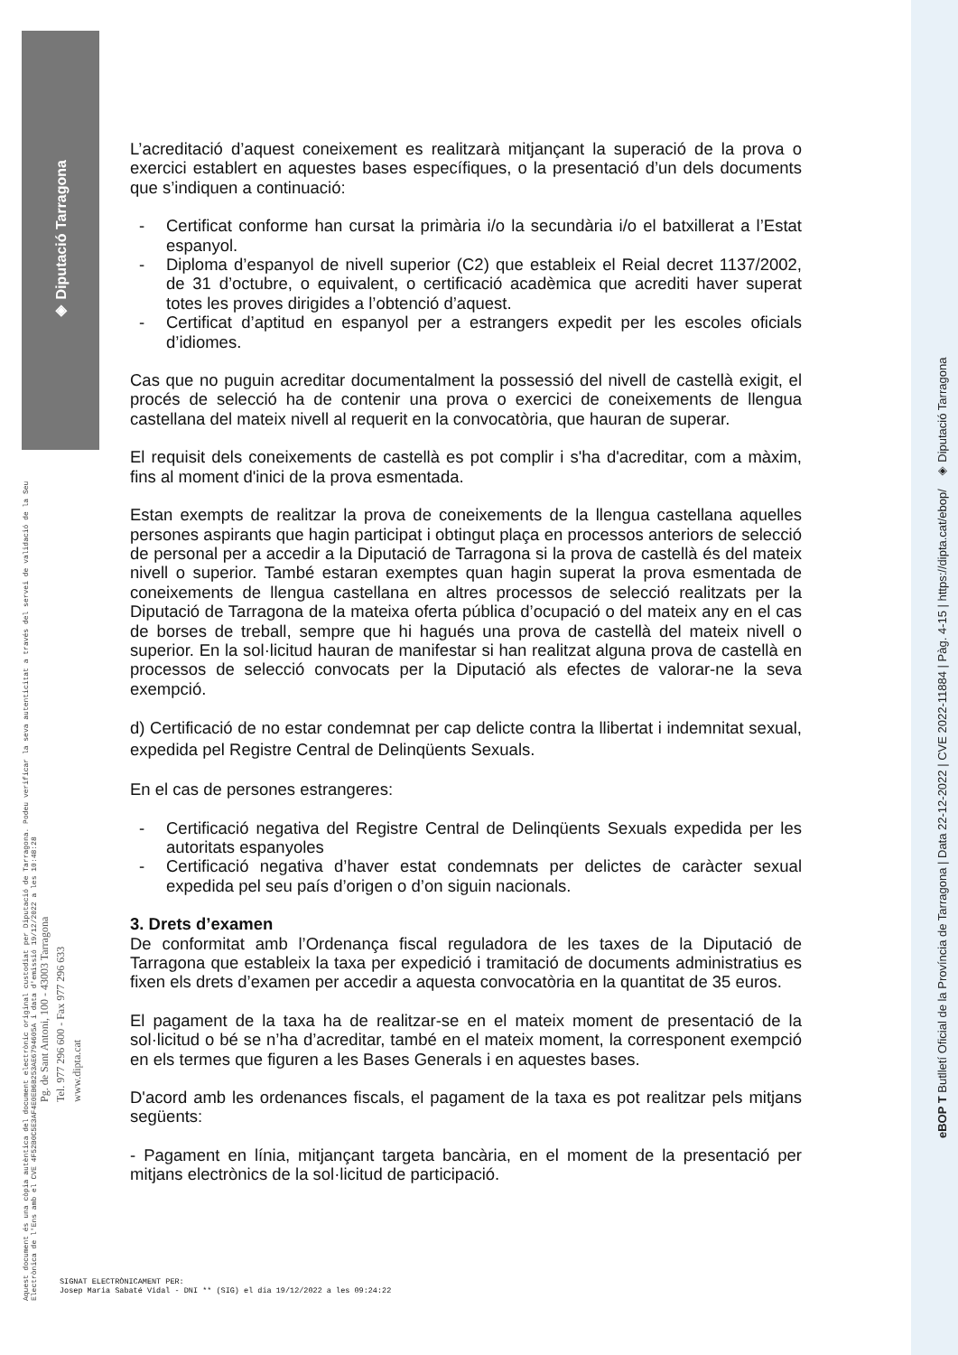◈ Diputació Tarragona
Aquest document és una còpia autèntica del document electrònic original custodiat per Diputació de Tarragona. Podeu verificar la seva autenticitat a través del servei de validació de la Seu Electrònica de l'Ens amb el CVE 4F52B0C5E3AF4E0EB6B253AE6794605A i data d'emissió 19/12/2022 a les 10:48:28
Pg. de Sant Antoni, 100 - 43003 Tarragona
Tel. 977 296 600 - Fax 977 296 633
www.dipta.cat
eBOP T Butlletí Oficial de la Província de Tarragona | Data 22-12-2022 | CVE 2022-11884 | Pàg. 4-15 | https://dipta.cat/ebop/ ◈ Diputació Tarragona
L’acreditació d’aquest coneixement es realitzarà mitjançant la superació de la prova o exercici establert en aquestes bases específiques, o la presentació d’un dels documents que s’indiquen a continuació:
- Certificat conforme han cursat la primària i/o la secundària i/o el batxillerat a l’Estat espanyol.
- Diploma d’espanyol de nivell superior (C2) que estableix el Reial decret 1137/2002, de 31 d’octubre, o equivalent, o certificació acadèmica que acrediti haver superat totes les proves dirigides a l’obtenció d’aquest.
- Certificat d’aptitud en espanyol per a estrangers expedit per les escoles oficials d’idiomes.
Cas que no puguin acreditar documentalment la possessió del nivell de castellà exigit, el procés de selecció ha de contenir una prova o exercici de coneixements de llengua castellana del mateix nivell al requerit en la convocatòria, que hauran de superar.
El requisit dels coneixements de castellà es pot complir i s'ha d'acreditar, com a màxim, fins al moment d'inici de la prova esmentada.
Estan exempts de realitzar la prova de coneixements de la llengua castellana aquelles persones aspirants que hagin participat i obtingut plaça en processos anteriors de selecció de personal per a accedir a la Diputació de Tarragona si la prova de castellà és del mateix nivell o superior. També estaran exemptes quan hagin superat la prova esmentada de coneixements de llengua castellana en altres processos de selecció realitzats per la Diputació de Tarragona de la mateixa oferta pública d’ocupació o del mateix any en el cas de borses de treball, sempre que hi hagués una prova de castellà del mateix nivell o superior. En la sol·licitud hauran de manifestar si han realitzat alguna prova de castellà en processos de selecció convocats per la Diputació als efectes de valorar-ne la seva exempció.
d) Certificació de no estar condemnat per cap delicte contra la llibertat i indemnitat sexual, expedida pel Registre Central de Delinqüents Sexuals.
En el cas de persones estrangeres:
- Certificació negativa del Registre Central de Delinqüents Sexuals expedida per les autoritats espanyoles
- Certificació negativa d’haver estat condemnats per delictes de caràcter sexual expedida pel seu país d’origen o d’on siguin nacionals.
3. Drets d’examen
De conformitat amb l’Ordenança fiscal reguladora de les taxes de la Diputació de Tarragona que estableix la taxa per expedició i tramitació de documents administratius es fixen els drets d’examen per accedir a aquesta convocatòria en la quantitat de 35 euros.
El pagament de la taxa ha de realitzar-se en el mateix moment de presentació de la sol·licitud o bé se n’ha d’acreditar, també en el mateix moment, la corresponent exempció en els termes que figuren a les Bases Generals i en aquestes bases.
D'acord amb les ordenances fiscals, el pagament de la taxa es pot realitzar pels mitjans següents:
- Pagament en línia, mitjançant targeta bancària, en el moment de la presentació per mitjans electrònics de la sol·licitud de participació.
SIGNAT ELECTRÒNICAMENT PER:
Josep Maria Sabaté Vidal - DNI ** (SIG) el dia 19/12/2022 a les 09:24:22